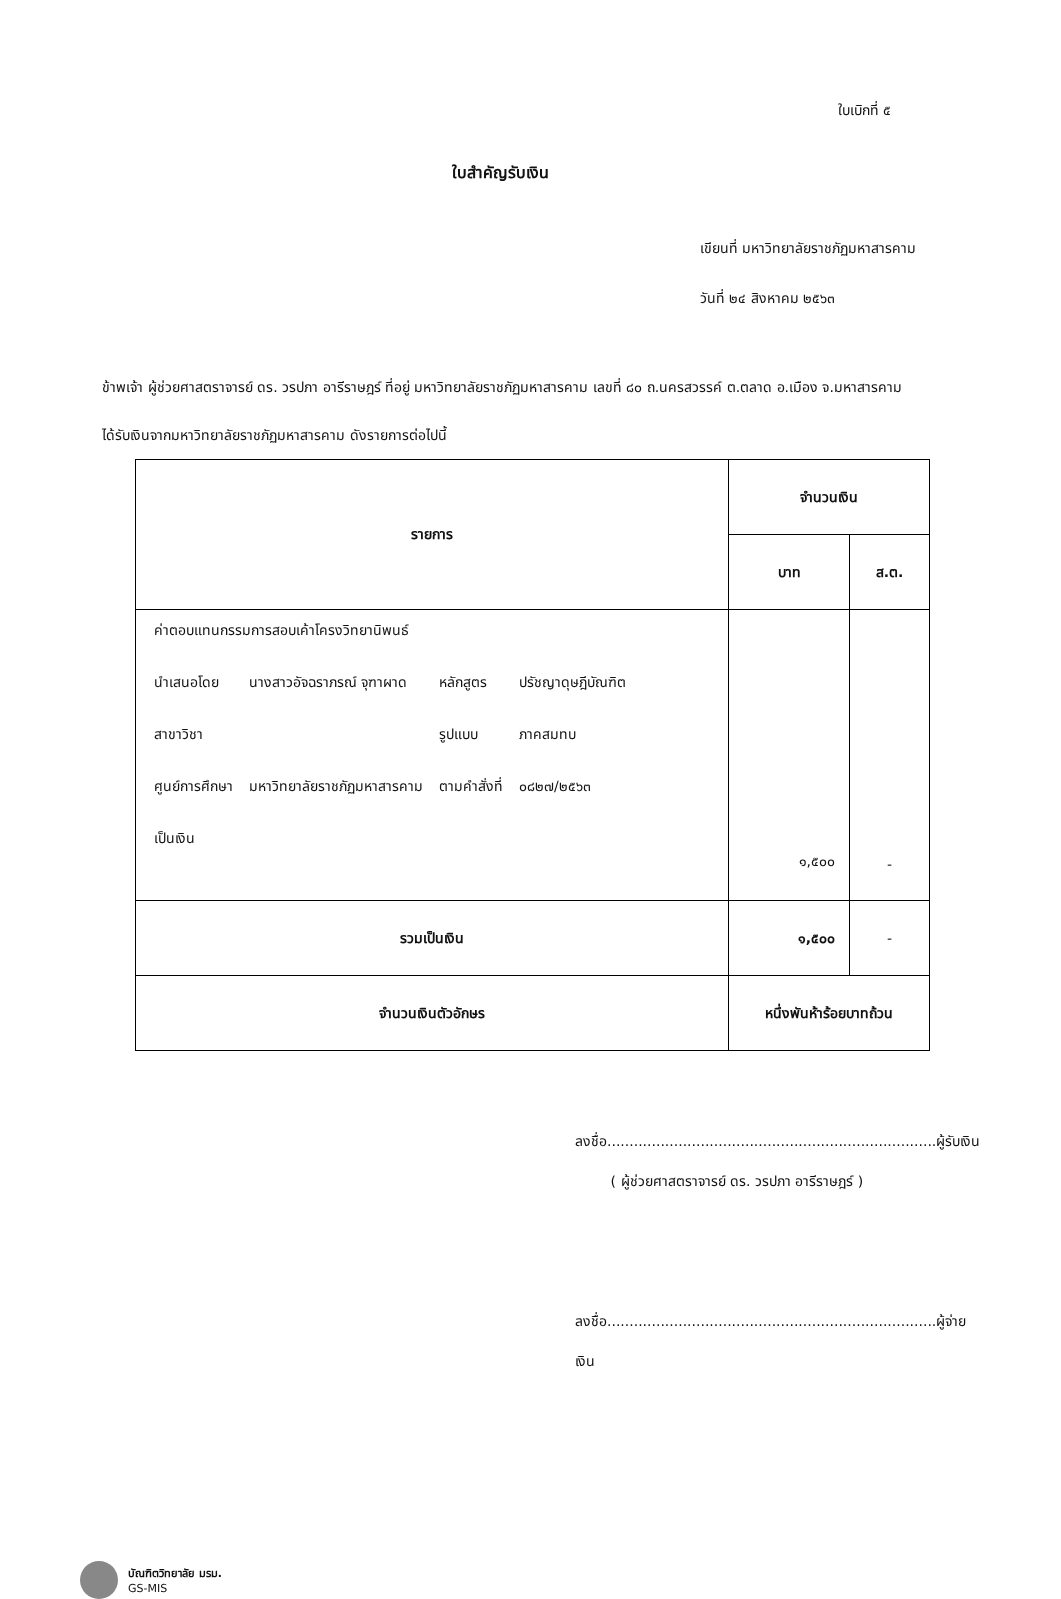ใบเบิกที่ ๕
ใบสำคัญรับเงิน
เขียนที่ มหาวิทยาลัยราชภัฏมหาสารคาม
วันที่ ๒๔ สิงหาคม ๒๕๖๓
ข้าพเจ้า ผู้ช่วยศาสตราจารย์ ดร. วรปภา อารีราษฎร์ ที่อยู่ มหาวิทยาลัยราชภัฏมหาสารคาม เลขที่ ๘๐ ถ.นครสวรรค์ ต.ตลาด อ.เมือง จ.มหาสารคาม
ได้รับเงินจากมหาวิทยาลัยราชภัฏมหาสารคาม ดังรายการต่อไปนี้
| รายการ | จำนวนเงิน | |
| --- | --- | --- |
| | บาท | ส.ต. |
| / ค่าตอบแทนกรรมการสอบเค้าโครงวิทยานิพนธ์ / / / / / นำเสนอโดย / นางสาวอัจฉราภรณ์ จุฑาผาด / หลักสูตร / ปรัชญาดุษฎีบัณฑิต / / สาขาวิชา / / รูปแบบ / ภาคสมทบ / / ศูนย์การศึกษา / มหาวิทยาลัยราชภัฏมหาสารคาม / ตามคำสั่งที่ / ๐๘๒๗/๒๕๖๓ / / เป็นเงิน / / / / | ๑,๕๐๐ | - |
| รวมเป็นเงิน | ๑,๕๐๐ | - |
| จำนวนเงินตัวอักษร | หนึ่งพันห้าร้อยบาทถ้วน | |
ลงชื่อ..........................................................................ผู้รับเงิน
( ผู้ช่วยศาสตราจารย์ ดร. วรปภา อารีราษฎร์ )
ลงชื่อ..........................................................................ผู้จ่ายเงิน
บัณฑิตวิทยาลัย มรม.
GS-MIS